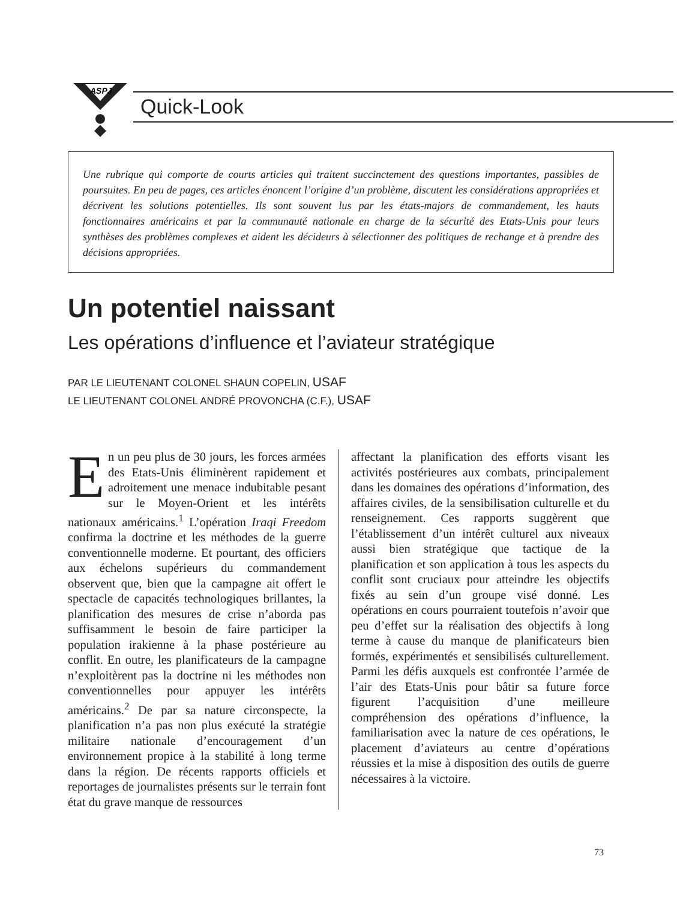ASPJ
Quick-Look
Une rubrique qui comporte de courts articles qui traitent succinctement des questions importantes, passibles de poursuites. En peu de pages, ces articles énoncent l’origine d’un problème, discutent les considérations appropriées et décrivent les solutions potentielles. Ils sont souvent lus par les états-majors de commandement, les hauts fonctionnaires américains et par la communauté nationale en charge de la sécurité des Etats-Unis pour leurs synthèses des problèmes complexes et aident les décideurs à sélectionner des politiques de rechange et à prendre des décisions appropriées.
Un potentiel naissant
Les opérations d’influence et l’aviateur stratégique
PAR LE LIEUTENANT COLONEL SHAUN COPELIN, USAF
LE LIEUTENANT COLONEL ANDRÉ PROVONCHA (C.F.), USAF
En un peu plus de 30 jours, les forces armées des Etats-Unis éliminèrent rapidement et adroitement une menace indubitable pesant sur le Moyen-Orient et les intérêts nationaux américains.<sup>1</sup> L’opération Iraqi Freedom confirma la doctrine et les méthodes de la guerre conventionnelle moderne. Et pourtant, des officiers aux échelons supérieurs du commandement observent que, bien que la campagne ait offert le spectacle de capacités technologiques brillantes, la planification des mesures de crise n’aborda pas suffisamment le besoin de faire participer la population irakienne à la phase postérieure au conflit. En outre, les planificateurs de la campagne n’exploitèrent pas la doctrine ni les méthodes non conventionnelles pour appuyer les intérêts américains.<sup>2</sup> De par sa nature circonspecte, la planification n’a pas non plus exécuté la stratégie militaire nationale d’encouragement d’un environnement propice à la stabilité à long terme dans la région. De récents rapports officiels et reportages de journalistes présents sur le terrain font état du grave manque de ressources
affectant la planification des efforts visant les activités postérieures aux combats, principalement dans les domaines des opérations d’information, des affaires civiles, de la sensibilisation culturelle et du renseignement. Ces rapports suggèrent que l’établissement d’un intérêt culturel aux niveaux aussi bien stratégique que tactique de la planification et son application à tous les aspects du conflit sont cruciaux pour atteindre les objectifs fixés au sein d’un groupe visé donné. Les opérations en cours pourraient toutefois n’avoir que peu d’effet sur la réalisation des objectifs à long terme à cause du manque de planificateurs bien formés, expérimentés et sensibilisés culturellement. Parmi les défis auxquels est confrontée l’armée de l’air des Etats-Unis pour bâtir sa future force figurent l’acquisition d’une meilleure compréhension des opérations d’influence, la familiarisation avec la nature de ces opérations, le placement d’aviateurs au centre d’opérations réussies et la mise à disposition des outils de guerre nécessaires à la victoire.
73